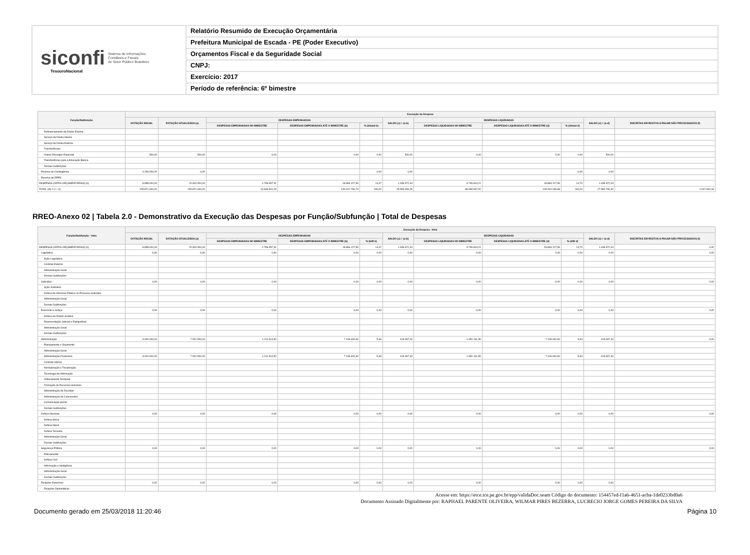siconfi Sistema de Informações
Contábeis e Fiscais
do Setor Público Brasileiro
TesouroNacional
Relatório Resumido de Execução Orçamentária
Prefeitura Municipal de Escada - PE (Poder Executivo)
Orçamentos Fiscal e da Seguridade Social
CNPJ:
Exercício: 2017
Período de referência: 6º bimestre
| Função/Subfunção | Execução da Despesa | | | | | | | | | | |
| --- | --- | --- | --- | --- | --- | --- | --- | --- | --- | --- | --- |
| | DOTAÇÃO INICIAL | DOTAÇÃO ATUALIZADA (a) | DESPESAS EMPENHADAS | | | SALDO (c) = (a-b) | DESPESAS LIQUIDADAS | | | SALDO (e) = (a-d) | INSCRITAS EM RESTOS A PAGAR NÃO PROCESSADOS (f) |
| | | | DESPESAS EMPENHADAS NO BIMESTRE | DESPESAS EMPENHADAS ATÉ O BIMESTRE (b) | % (b/total b) | | DESPESAS LIQUIDADAS NO BIMESTRE | DESPESAS LIQUIDADAS ATÉ O BIMESTRE (d) | % (d/total d) | | |
| Refinanciamento da Dívida Externa | | | | | | | | | | | |
| Serviço da Dívida Interna | | | | | | | | | | | |
| Serviço da Dívida Externa | | | | | | | | | | | |
| Transferências | | | | | | | | | | | |
| Outros Encargos Especiais | 500,00 | 500,00 | 0,00 | 0,00 | 0,00 | 500,00 | 0,00 | 0,00 | 0,00 | 500,00 | |
| Transferências para a Educação Básica | | | | | | | | | | | |
| Demais Subfunções | | | | | | | | | | | |
| Reserva de Contingência | 4.266.000,00 | 0,00 | | | 0,00 | 0,00 | | | 0,00 | 0,00 | |
| Reserva do RPPS | | | | | | | | | | | |
| DESPESAS (INTRA-ORÇAMENTÁRIAS) (II) | 8.858.000,00 | 20.302.500,00 | 2.756.957,31 | 18.863.127,56 | 14,47 | 1.439.372,44 | 3.746.604,21 | 18.863.127,56 | 14,70 | 1.439.372,44 | |
| TOTAL (III) = (I + II) | 155.871.000,00 | 155.871.000,00 | 16.846.501,09 | 130.317.730,74 | 100,00 | 25.553.269,26 | 38.965.547,51 | 128.310.239,68 | 100,00 | 27.560.760,32 | 2.007.491,06 |
RREO-Anexo 02 | Tabela 2.0 - Demonstrativo da Execução das Despesas por Função/Subfunção | Total de Despesas
| Função/Subfunção - Intra | Execução da Despesa - Intra | | | | | | | | | | |
| --- | --- | --- | --- | --- | --- | --- | --- | --- | --- | --- | --- |
| | DOTAÇÃO INICIAL | DOTAÇÃO ATUALIZADA (a) | DESPESAS EMPENHADAS | | | SALDO (c) = (a-b) | DESPESAS LIQUIDADAS | | | SALDO (e) = (a-d) | INSCRITAS EM RESTOS A PAGAR NÃO PROCESSADOS (f) |
| | | | DESPESAS EMPENHADAS NO BIMESTRE | DESPESAS EMPENHADAS ATÉ O BIMESTRE (b) | % (b/III b) | | DESPESAS LIQUIDADAS NO BIMESTRE | DESPESAS LIQUIDADAS ATÉ O BIMESTRE (d) | % (d/III d) | | |
| DESPESAS (INTRA-ORÇAMENTÁRIAS) (II) | 8.858.000,00 | 20.302.500,00 | 2.756.957,31 | 18.863.127,56 | 14,47 | 1.439.372,44 | 3.746.604,21 | 18.863.127,56 | 14,70 | 1.439.372,44 | 0,00 |
| Legislativa | 0,00 | 0,00 | 0,00 | 0,00 | 0,00 | 0,00 | 0,00 | 0,00 | 0,00 | 0,00 | 0,00 |
| Ação Legislativa | | | | | | | | | | | |
| Controle Externo | | | | | | | | | | | |
| Administração Geral | | | | | | | | | | | |
| Demais Subfunções | | | | | | | | | | | |
| Judiciária | 0,00 | 0,00 | 0,00 | 0,00 | 0,00 | 0,00 | 0,00 | 0,00 | 0,00 | 0,00 | 0,00 |
| Ação Judiciária | | | | | | | | | | | |
| Defesa do Interesse Público no Processo Judiciário | | | | | | | | | | | |
| Administração Geral | | | | | | | | | | | |
| Demais Subfunções | | | | | | | | | | | |
| Essencial à Justiça | 0,00 | 0,00 | 0,00 | 0,00 | 0,00 | 0,00 | 0,00 | 0,00 | 0,00 | 0,00 | 0,00 |
| Defesa da Ordem Jurídica | | | | | | | | | | | |
| Representação Judicial e Extrajudicial | | | | | | | | | | | |
| Administração Geral | | | | | | | | | | | |
| Demais Subfunções | | | | | | | | | | | |
| Administração | 3.000.000,00 | 7.522.500,00 | 1.211.514,82 | 7.109.432,60 | 5,46 | 413.067,40 | 1.452.131,50 | 7.109.432,60 | 5,54 | 413.067,40 | 0,00 |
| Planejamento e Orçamento | | | | | | | | | | | |
| Administração Geral | | | | | | | | | | | |
| Administração Financeira | 3.000.000,00 | 7.522.500,00 | 1.211.514,82 | 7.109.432,60 | 5,46 | 413.067,40 | 1.452.131,50 | 7.109.432,60 | 5,54 | 413.067,40 | |
| Controle Interno | | | | | | | | | | | |
| Normatização e Fiscalização | | | | | | | | | | | |
| Tecnologia da Informação | | | | | | | | | | | |
| Ordenamento Territorial | | | | | | | | | | | |
| Formação de Recursos Humanos | | | | | | | | | | | |
| Administração de Receitas | | | | | | | | | | | |
| Administração de Concessões | | | | | | | | | | | |
| Comunicação Social | | | | | | | | | | | |
| Demais Subfunções | | | | | | | | | | | |
| Defesa Nacional | 0,00 | 0,00 | 0,00 | 0,00 | 0,00 | 0,00 | 0,00 | 0,00 | 0,00 | 0,00 | 0,00 |
| Defesa Aérea | | | | | | | | | | | |
| Defesa Naval | | | | | | | | | | | |
| Defesa Terrestre | | | | | | | | | | | |
| Administração Geral | | | | | | | | | | | |
| Demais Subfunções | | | | | | | | | | | |
| Segurança Pública | 0,00 | 0,00 | 0,00 | 0,00 | 0,00 | 0,00 | 0,00 | 0,00 | 0,00 | 0,00 | 0,00 |
| Policiamento | | | | | | | | | | | |
| Defesa Civil | | | | | | | | | | | |
| Informação e Inteligência | | | | | | | | | | | |
| Administração Geral | | | | | | | | | | | |
| Demais Subfunções | | | | | | | | | | | |
| Relações Exteriores | 0,00 | 0,00 | 0,00 | 0,00 | 0,00 | 0,00 | 0,00 | 0,00 | 0,00 | 0,00 | |
| Relações Diplomáticas | | | | | | | | | | | |
Acesse em: https://etce.tce.pe.gov.br/epp/validaDoc.seam Código do documento: 154457ed-f1a6-4651-acba-1de0233bd0a6
Documento Assinado Digitalmente por: RAPHAEL PARENTE OLIVEIRA, WILMAR PIRES BEZERRA, LUCRECIO JORGE GOMES PEREIRA DA SILVA
Documento gerado em 25/03/2018 11:20:46 Página 10